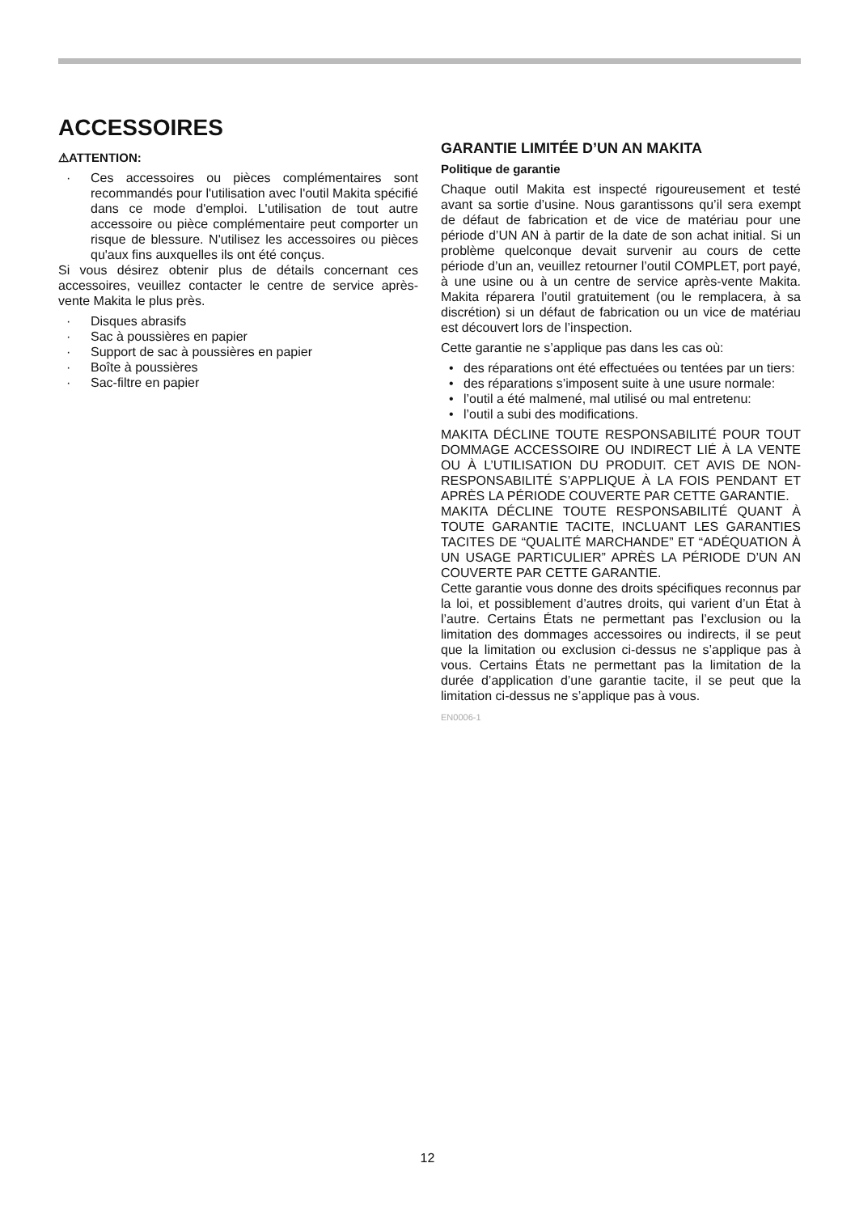ACCESSOIRES
⚠ATTENTION:
· Ces accessoires ou pièces complémentaires sont recommandés pour l'utilisation avec l'outil Makita spécifié dans ce mode d'emploi. L'utilisation de tout autre accessoire ou pièce complémentaire peut comporter un risque de blessure. N'utilisez les accessoires ou pièces qu'aux fins auxquelles ils ont été conçus.
Si vous désirez obtenir plus de détails concernant ces accessoires, veuillez contacter le centre de service après-vente Makita le plus près.
· Disques abrasifs
· Sac à poussières en papier
· Support de sac à poussières en papier
· Boîte à poussières
· Sac-filtre en papier
GARANTIE LIMITÉE D’UN AN MAKITA
Politique de garantie
Chaque outil Makita est inspecté rigoureusement et testé avant sa sortie d’usine. Nous garantissons qu’il sera exempt de défaut de fabrication et de vice de matériau pour une période d’UN AN à partir de la date de son achat initial. Si un problème quelconque devait survenir au cours de cette période d’un an, veuillez retourner l’outil COMPLET, port payé, à une usine ou à un centre de service après-vente Makita. Makita réparera l’outil gratuitement (ou le remplacera, à sa discrétion) si un défaut de fabrication ou un vice de matériau est découvert lors de l’inspection.
Cette garantie ne s’applique pas dans les cas où:
• des réparations ont été effectuées ou tentées par un tiers:
• des réparations s’imposent suite à une usure normale:
• l’outil a été malmené, mal utilisé ou mal entretenu:
• l’outil a subi des modifications.
MAKITA DÉCLINE TOUTE RESPONSABILITÉ POUR TOUT DOMMAGE ACCESSOIRE OU INDIRECT LIÉ À LA VENTE OU À L’UTILISATION DU PRODUIT. CET AVIS DE NON-RESPONSABILITÉ S’APPLIQUE À LA FOIS PENDANT ET APRÈS LA PÉRIODE COUVERTE PAR CETTE GARANTIE.
MAKITA DÉCLINE TOUTE RESPONSABILITÉ QUANT À TOUTE GARANTIE TACITE, INCLUANT LES GARANTIES TACITES DE “QUALITÉ MARCHANDE” ET “ADÉQUATION À UN USAGE PARTICULIER” APRÈS LA PÉRIODE D’UN AN COUVERTE PAR CETTE GARANTIE.
Cette garantie vous donne des droits spécifiques reconnus par la loi, et possiblement d’autres droits, qui varient d’un État à l’autre. Certains États ne permettant pas l’exclusion ou la limitation des dommages accessoires ou indirects, il se peut que la limitation ou exclusion ci-dessus ne s’applique pas à vous. Certains États ne permettant pas la limitation de la durée d’application d’une garantie tacite, il se peut que la limitation ci-dessus ne s’applique pas à vous.
EN0006-1
12